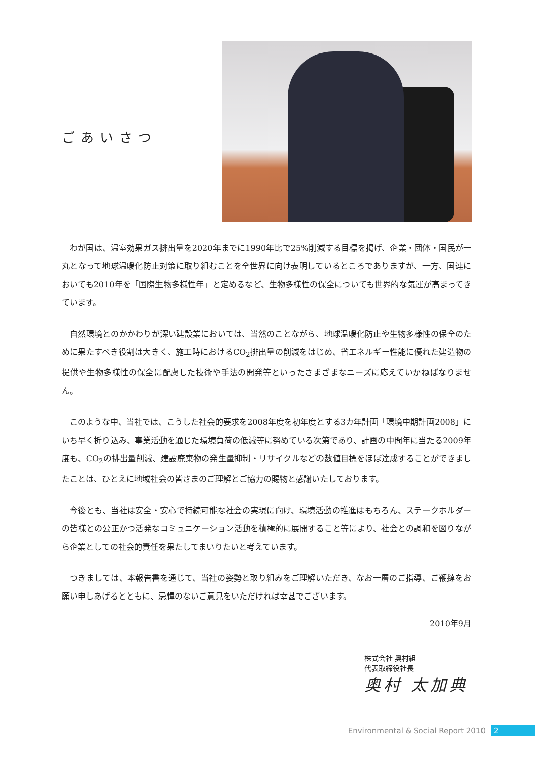ごあいさつ
わが国は、温室効果ガス排出量を2020年までに1990年比で25%削減する目標を掲げ、企業・団体・国民が一丸となって地球温暖化防止対策に取り組むことを全世界に向け表明しているところでありますが、一方、国連においても2010年を「国際生物多様性年」と定めるなど、生物多様性の保全についても世界的な気運が高まってきています。
自然環境とのかかわりが深い建設業においては、当然のことながら、地球温暖化防止や生物多様性の保全のために果たすべき役割は大きく、施工時におけるCO<sub>2</sub>排出量の削減をはじめ、省エネルギー性能に優れた建造物の提供や生物多様性の保全に配慮した技術や手法の開発等といったさまざまなニーズに応えていかねばなりません。
このような中、当社では、こうした社会的要求を2008年度を初年度とする3カ年計画「環境中期計画2008」にいち早く折り込み、事業活動を通じた環境負荷の低減等に努めている次第であり、計画の中間年に当たる2009年度も、CO<sub>2</sub>の排出量削減、建設廃棄物の発生量抑制・リサイクルなどの数値目標をほぼ達成することができましたことは、ひとえに地域社会の皆さまのご理解とご協力の賜物と感謝いたしております。
今後とも、当社は安全・安心で持続可能な社会の実現に向け、環境活動の推進はもちろん、ステークホルダーの皆様との公正かつ活発なコミュニケーション活動を積極的に展開すること等により、社会との調和を図りながら企業としての社会的責任を果たしてまいりたいと考えています。
つきましては、本報告書を通じて、当社の姿勢と取り組みをご理解いただき、なお一層のご指導、ご鞭撻をお願い申しあげるとともに、忌憚のないご意見をいただければ幸甚でございます。
2010年9月
株式会社 奥村組
代表取締役社長
奥村 太加典
Environmental & Social Report 2010 2